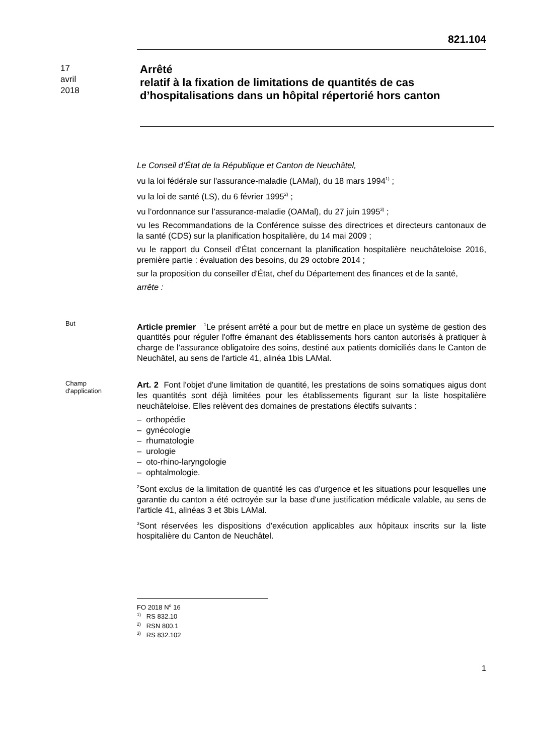821.104
17
avril
2018
Arrêté
relatif à la fixation de limitations de quantités de cas d’hospitalisations dans un hôpital répertorié hors canton
Le Conseil d’État de la République et Canton de Neuchâtel,
vu la loi fédérale sur l'assurance-maladie (LAMal), du 18 mars 1994<sup>1)</sup> ;
vu la loi de santé (LS), du 6 février 1995<sup>2)</sup> ;
vu l’ordonnance sur l’assurance-maladie (OAMal), du 27 juin 1995<sup>3)</sup> ;
vu les Recommandations de la Conférence suisse des directrices et directeurs cantonaux de la santé (CDS) sur la planification hospitalière, du 14 mai 2009 ;
vu le rapport du Conseil d'État concernant la planification hospitalière neuchâteloise 2016, première partie : évaluation des besoins, du 29 octobre 2014 ;
sur la proposition du conseiller d'État, chef du Département des finances et de la santé,
arrête :
But
Article premier <sup>1</sup>Le présent arrêté a pour but de mettre en place un système de gestion des quantités pour réguler l'offre émanant des établissements hors canton autorisés à pratiquer à charge de l’assurance obligatoire des soins, destiné aux patients domiciliés dans le Canton de Neuchâtel, au sens de l'article 41, alinéa 1bis LAMal.
Champ
d'application
Art. 2 Font l'objet d'une limitation de quantité, les prestations de soins somatiques aigus dont les quantités sont déjà limitées pour les établissements figurant sur la liste hospitalière neuchâteloise. Elles relèvent des domaines de prestations électifs suivants :
– orthopédie
– gynécologie
– rhumatologie
– urologie
– oto-rhino-laryngologie
– ophtalmologie.
<sup>2</sup> Sont exclus de la limitation de quantité les cas d’urgence et les situations pour lesquelles une garantie du canton a été octroyée sur la base d'une justification médicale valable, au sens de l'article 41, alinéas 3 et 3bis LAMal.
<sup>3</sup> Sont réservées les dispositions d'exécution applicables aux hôpitaux inscrits sur la liste hospitalière du Canton de Neuchâtel.
FO 2018 N<sup>o</sup> 16
<sup>1)</sup> RS 832.10
<sup>2)</sup> RSN 800.1
<sup>3)</sup> RS 832.102
1